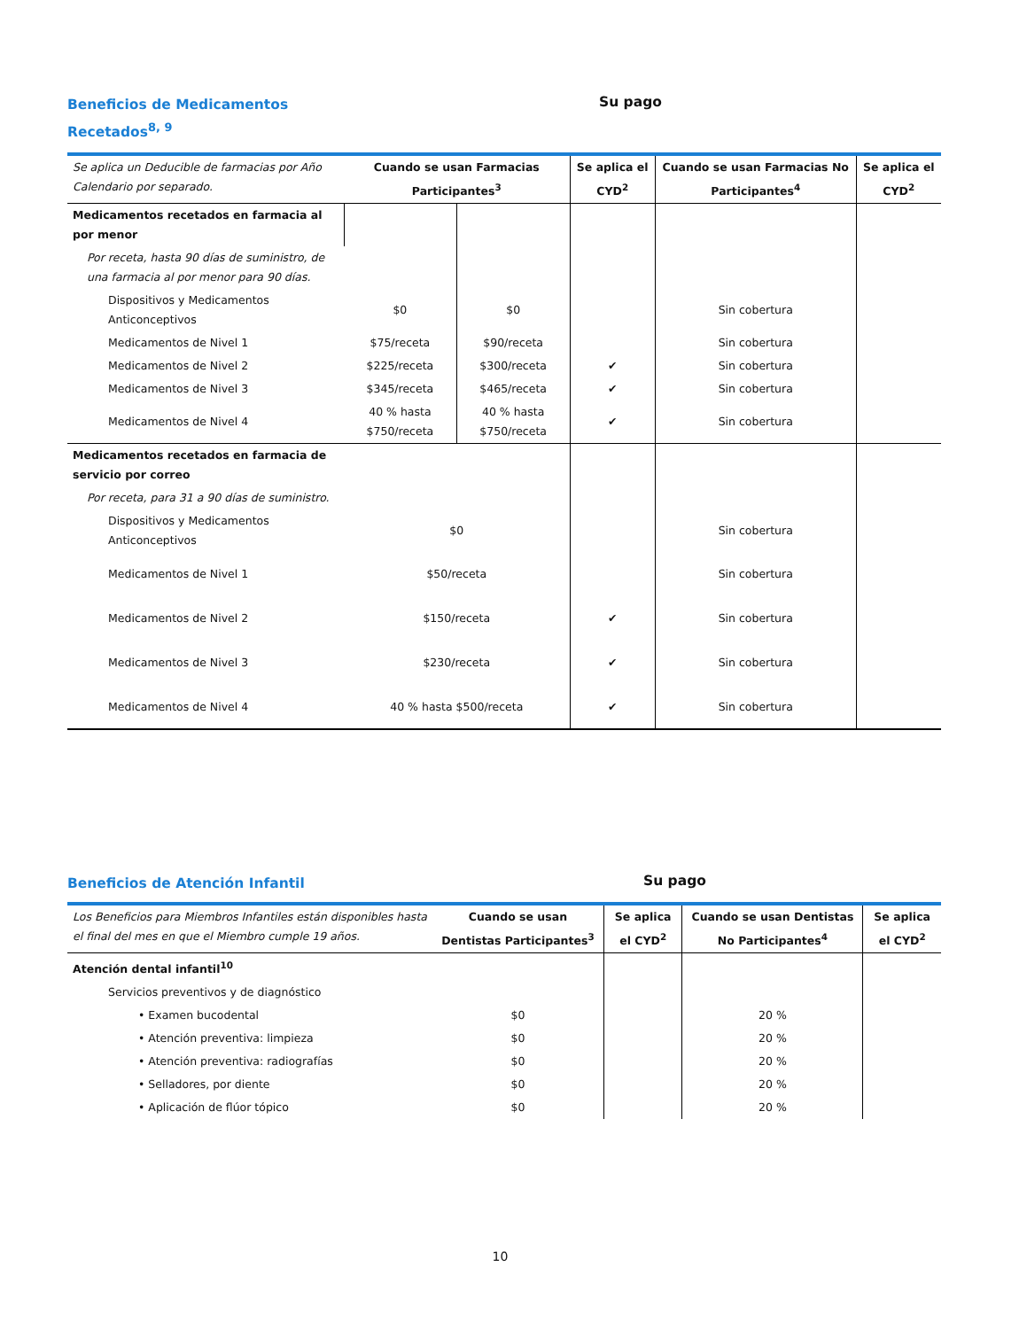Beneficios de Medicamentos
Recetados<sup>8, 9</sup>
Su pago
| Se aplica un Deducible de farmacias por Año Calendario por separado. | Cuando se usan Farmacias Participantes<sup>3</sup> | | Se aplica el CYD<sup>2</sup> | Cuando se usan Farmacias No Participantes<sup>4</sup> | Se aplica el CYD<sup>2</sup> |
| Medicamentos recetados en farmacia al por menor | | | | | |
| Por receta, hasta 90 días de suministro, de una farmacia al por menor para 90 días. | | | | | |
| Dispositivos y Medicamentos Anticonceptivos | $0 | $0 | | Sin cobertura | |
| Medicamentos de Nivel 1 | $75/receta | $90/receta | | Sin cobertura | |
| Medicamentos de Nivel 2 | $225/receta | $300/receta | ✔ | Sin cobertura | |
| Medicamentos de Nivel 3 | $345/receta | $465/receta | ✔ | Sin cobertura | |
| Medicamentos de Nivel 4 | 40 % hasta $750/receta | 40 % hasta $750/receta | ✔ | Sin cobertura | |
| Medicamentos recetados en farmacia de servicio por correo | | | | | |
| Por receta, para 31 a 90 días de suministro. | | | | | |
| Dispositivos y Medicamentos Anticonceptivos | $0 | | | Sin cobertura | |
| Medicamentos de Nivel 1 | $50/receta | | | Sin cobertura | |
| Medicamentos de Nivel 2 | $150/receta | | ✔ | Sin cobertura | |
| Medicamentos de Nivel 3 | $230/receta | | ✔ | Sin cobertura | |
| Medicamentos de Nivel 4 | 40 % hasta $500/receta | | ✔ | Sin cobertura | |
Beneficios de Atención Infantil
Su pago
| Los Beneficios para Miembros Infantiles están disponibles hasta el final del mes en que el Miembro cumple 19 años. | Cuando se usan Dentistas Participantes<sup>3</sup> | Se aplica el CYD<sup>2</sup> | Cuando se usan Dentistas No Participantes<sup>4</sup> | Se aplica el CYD<sup>2</sup> |
| Atención dental infantil<sup>10</sup> | | | | |
| Servicios preventivos y de diagnóstico | | | | |
| • Examen bucodental | $0 | | 20 % | |
| • Atención preventiva: limpieza | $0 | | 20 % | |
| • Atención preventiva: radiografías | $0 | | 20 % | |
| • Selladores, por diente | $0 | | 20 % | |
| • Aplicación de flúor tópico | $0 | | 20 % | |
10